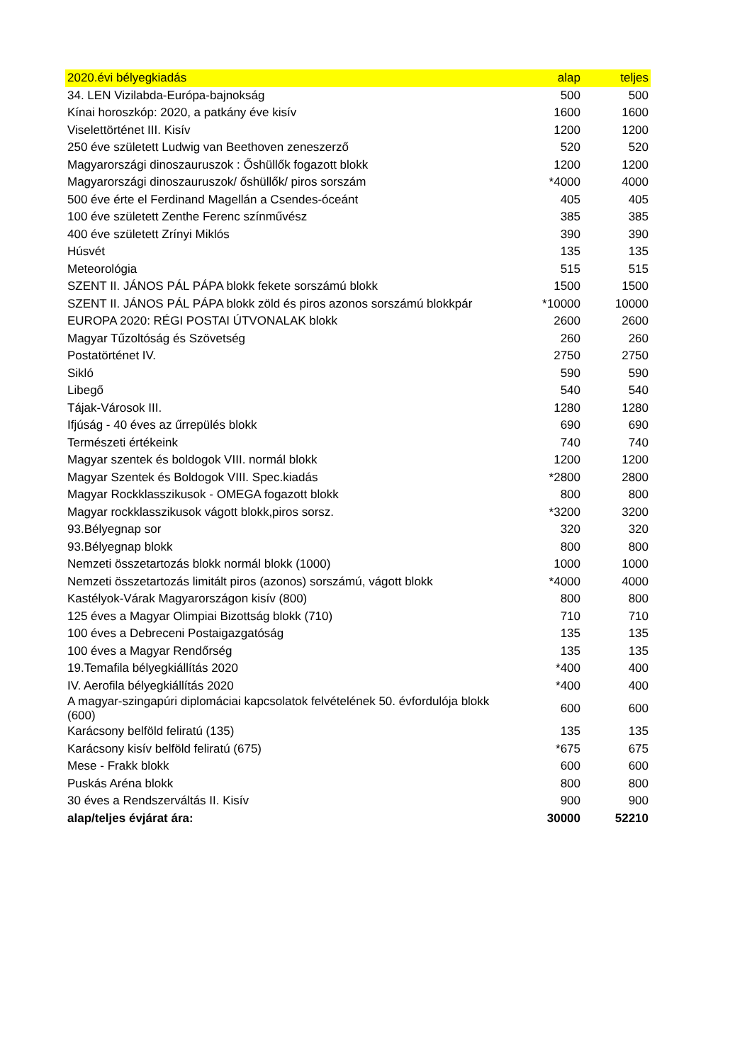| 2020.évi bélyegkiadás | alap | teljes |
| --- | --- | --- |
| 34. LEN Vizilabda-Európa-bajnokság | 500 | 500 |
| Kínai horoszkóp: 2020, a patkány éve kisív | 1600 | 1600 |
| Viselettörténet III. Kisív | 1200 | 1200 |
| 250 éve született Ludwig van Beethoven zeneszerző | 520 | 520 |
| Magyarországi dinoszauruszok : Őshüllők fogazott blokk | 1200 | 1200 |
| Magyarországi dinoszauruszok/ őshüllők/ piros sorszám | *4000 | 4000 |
| 500 éve érte el Ferdinand Magellán a Csendes-óceánt | 405 | 405 |
| 100 éve született Zenthe Ferenc színművész | 385 | 385 |
| 400 éve született Zrínyi Miklós | 390 | 390 |
| Húsvét | 135 | 135 |
| Meteorológia | 515 | 515 |
| SZENT II. JÁNOS PÁL PÁPA blokk fekete sorszámú blokk | 1500 | 1500 |
| SZENT II. JÁNOS PÁL PÁPA blokk zöld és piros azonos sorszámú blokkpár | *10000 | 10000 |
| EUROPA 2020: RÉGI POSTAI ÚTVONALAK blokk | 2600 | 2600 |
| Magyar Tűzoltóság és Szövetség | 260 | 260 |
| Postatörténet IV. | 2750 | 2750 |
| Sikló | 590 | 590 |
| Libegő | 540 | 540 |
| Tájak-Városok III. | 1280 | 1280 |
| Ifjúság - 40 éves az űrrepülés blokk | 690 | 690 |
| Természeti értékeink | 740 | 740 |
| Magyar szentek és boldogok VIII. normál blokk | 1200 | 1200 |
| Magyar Szentek és Boldogok VIII. Spec.kiadás | *2800 | 2800 |
| Magyar Rockklasszikusok - OMEGA fogazott blokk | 800 | 800 |
| Magyar rockklasszikusok vágott blokk,piros sorsz. | *3200 | 3200 |
| 93.Bélyegnap sor | 320 | 320 |
| 93.Bélyegnap blokk | 800 | 800 |
| Nemzeti összetartozás blokk normál blokk (1000) | 1000 | 1000 |
| Nemzeti összetartozás limitált piros (azonos) sorszámú, vágott blokk | *4000 | 4000 |
| Kastélyok-Várak Magyarországon kisív (800) | 800 | 800 |
| 125 éves a Magyar Olimpiai Bizottság blokk (710) | 710 | 710 |
| 100 éves a Debreceni Postaigazgatóság | 135 | 135 |
| 100 éves a Magyar Rendőrség | 135 | 135 |
| 19.Temafila bélyegkiállítás 2020 | *400 | 400 |
| IV. Aerofila bélyegkiállítás 2020 | *400 | 400 |
| A magyar-szingapúri diplomáciai kapcsolatok felvételének 50. évfordulója blokk (600) | 600 | 600 |
| Karácsony belföld feliratú (135) | 135 | 135 |
| Karácsony kisív belföld feliratú (675) | *675 | 675 |
| Mese - Frakk blokk | 600 | 600 |
| Puskás Aréna blokk | 800 | 800 |
| 30 éves a Rendszerváltás II. Kisív | 900 | 900 |
| alap/teljes évjárat ára: | 30000 | 52210 |